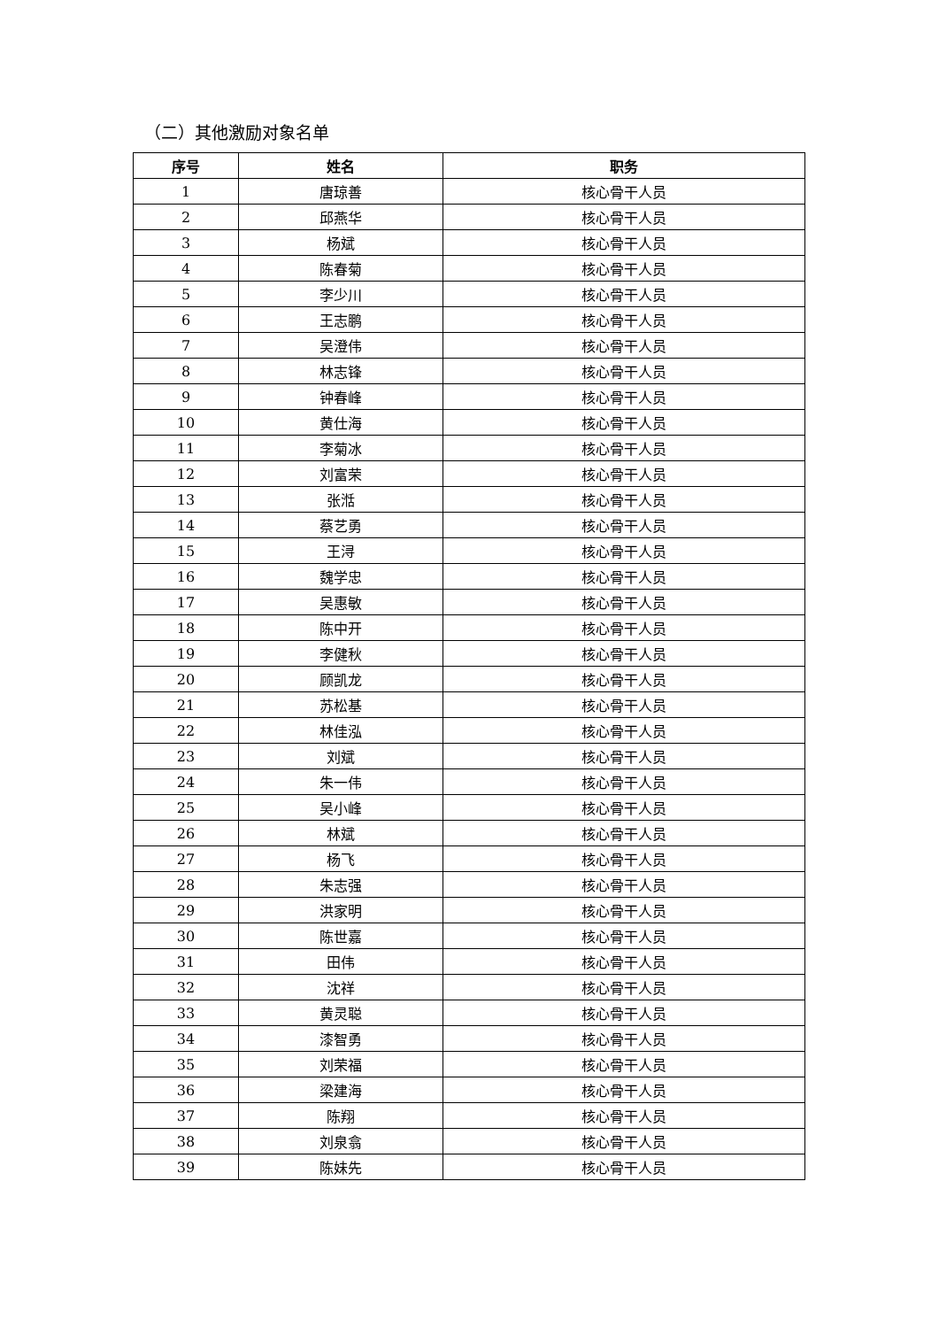（二）其他激励对象名单
| 序号 | 姓名 | 职务 |
| --- | --- | --- |
| 1 | 唐琼善 | 核心骨干人员 |
| 2 | 邱燕华 | 核心骨干人员 |
| 3 | 杨斌 | 核心骨干人员 |
| 4 | 陈春菊 | 核心骨干人员 |
| 5 | 李少川 | 核心骨干人员 |
| 6 | 王志鹏 | 核心骨干人员 |
| 7 | 吴澄伟 | 核心骨干人员 |
| 8 | 林志锋 | 核心骨干人员 |
| 9 | 钟春峰 | 核心骨干人员 |
| 10 | 黄仕海 | 核心骨干人员 |
| 11 | 李菊冰 | 核心骨干人员 |
| 12 | 刘富荣 | 核心骨干人员 |
| 13 | 张湉 | 核心骨干人员 |
| 14 | 蔡艺勇 | 核心骨干人员 |
| 15 | 王浔 | 核心骨干人员 |
| 16 | 魏学忠 | 核心骨干人员 |
| 17 | 吴惠敏 | 核心骨干人员 |
| 18 | 陈中开 | 核心骨干人员 |
| 19 | 李健秋 | 核心骨干人员 |
| 20 | 顾凯龙 | 核心骨干人员 |
| 21 | 苏松基 | 核心骨干人员 |
| 22 | 林佳泓 | 核心骨干人员 |
| 23 | 刘斌 | 核心骨干人员 |
| 24 | 朱一伟 | 核心骨干人员 |
| 25 | 吴小峰 | 核心骨干人员 |
| 26 | 林斌 | 核心骨干人员 |
| 27 | 杨飞 | 核心骨干人员 |
| 28 | 朱志强 | 核心骨干人员 |
| 29 | 洪家明 | 核心骨干人员 |
| 30 | 陈世嘉 | 核心骨干人员 |
| 31 | 田伟 | 核心骨干人员 |
| 32 | 沈祥 | 核心骨干人员 |
| 33 | 黄灵聪 | 核心骨干人员 |
| 34 | 漆智勇 | 核心骨干人员 |
| 35 | 刘荣福 | 核心骨干人员 |
| 36 | 梁建海 | 核心骨干人员 |
| 37 | 陈翔 | 核心骨干人员 |
| 38 | 刘泉翕 | 核心骨干人员 |
| 39 | 陈妹先 | 核心骨干人员 |